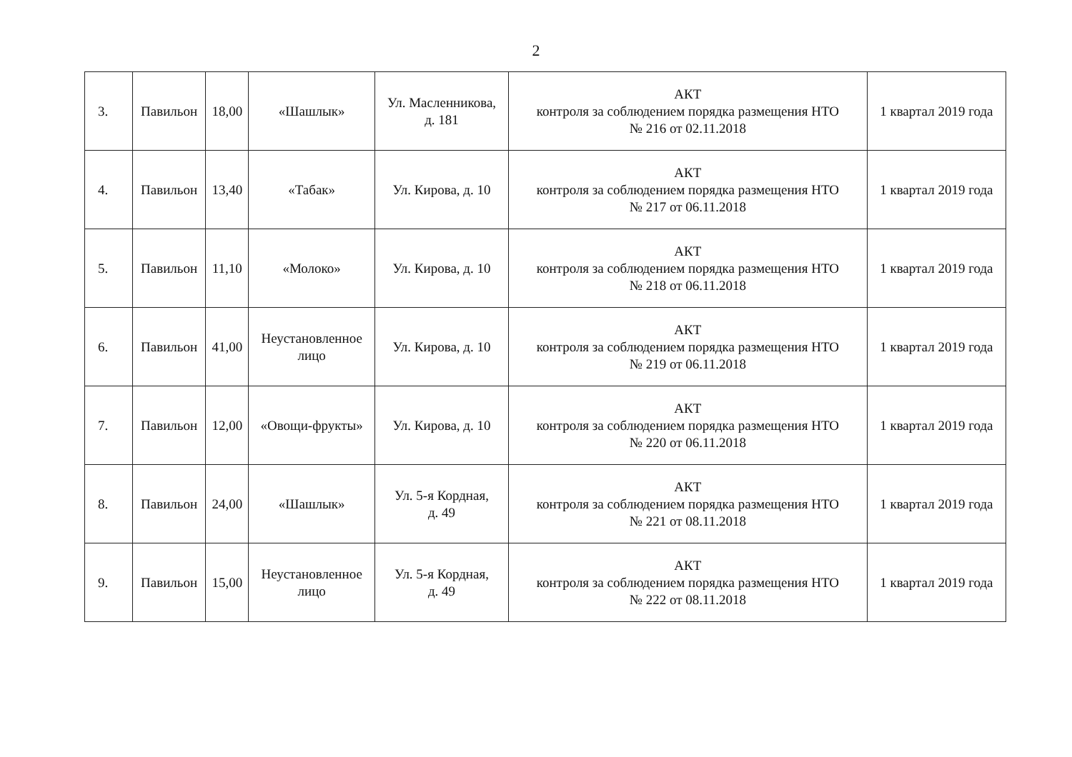2
| 3. | Павильон | 18,00 | «Шашлык» | Ул. Масленникова, д. 181 | АКТ контроля за соблюдением порядка размещения НТО № 216 от 02.11.2018 | 1 квартал 2019 года |
| 4. | Павильон | 13,40 | «Табак» | Ул. Кирова, д. 10 | АКТ контроля за соблюдением порядка размещения НТО № 217 от 06.11.2018 | 1 квартал 2019 года |
| 5. | Павильон | 11,10 | «Молоко» | Ул. Кирова, д. 10 | АКТ контроля за соблюдением порядка размещения НТО № 218 от 06.11.2018 | 1 квартал 2019 года |
| 6. | Павильон | 41,00 | Неустановленное лицо | Ул. Кирова, д. 10 | АКТ контроля за соблюдением порядка размещения НТО № 219 от 06.11.2018 | 1 квартал 2019 года |
| 7. | Павильон | 12,00 | «Овощи-фрукты» | Ул. Кирова, д. 10 | АКТ контроля за соблюдением порядка размещения НТО № 220 от 06.11.2018 | 1 квартал 2019 года |
| 8. | Павильон | 24,00 | «Шашлык» | Ул. 5-я Кордная, д. 49 | АКТ контроля за соблюдением порядка размещения НТО № 221 от 08.11.2018 | 1 квартал 2019 года |
| 9. | Павильон | 15,00 | Неустановленное лицо | Ул. 5-я Кордная, д. 49 | АКТ контроля за соблюдением порядка размещения НТО № 222 от 08.11.2018 | 1 квартал 2019 года |